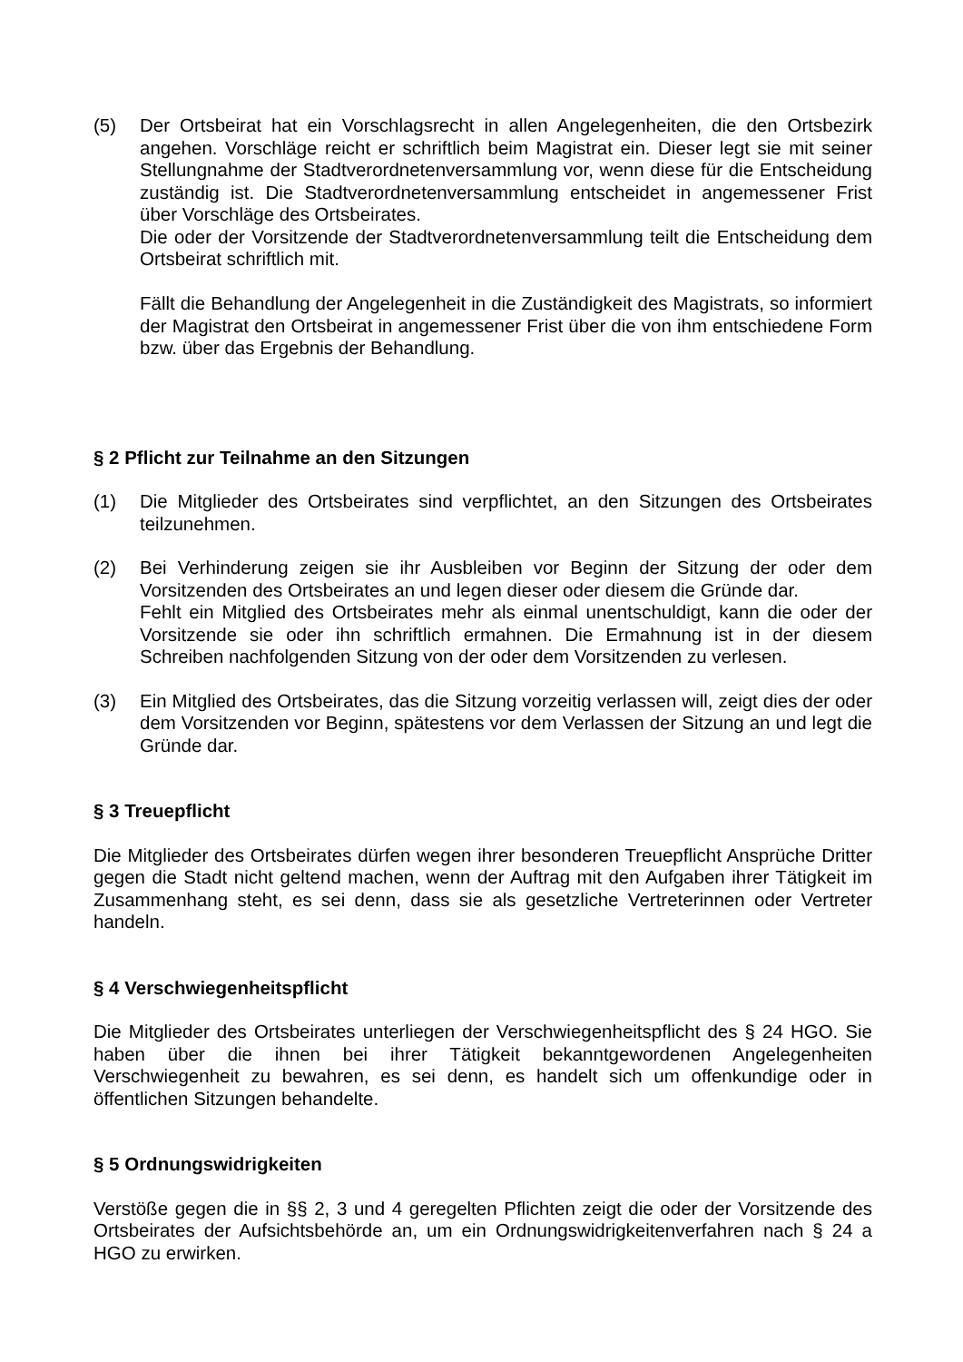(5) Der Ortsbeirat hat ein Vorschlagsrecht in allen Angelegenheiten, die den Ortsbezirk angehen. Vorschläge reicht er schriftlich beim Magistrat ein. Dieser legt sie mit seiner Stellungnahme der Stadtverordnetenversammlung vor, wenn diese für die Entscheidung zuständig ist. Die Stadtverordnetenversammlung entscheidet in angemessener Frist über Vorschläge des Ortsbeirates.
Die oder der Vorsitzende der Stadtverordnetenversammlung teilt die Entscheidung dem Ortsbeirat schriftlich mit.
Fällt die Behandlung der Angelegenheit in die Zuständigkeit des Magistrats, so informiert der Magistrat den Ortsbeirat in angemessener Frist über die von ihm entschiedene Form bzw. über das Ergebnis der Behandlung.
§ 2 Pflicht zur Teilnahme an den Sitzungen
(1) Die Mitglieder des Ortsbeirates sind verpflichtet, an den Sitzungen des Ortsbeirates teilzunehmen.
(2) Bei Verhinderung zeigen sie ihr Ausbleiben vor Beginn der Sitzung der oder dem Vorsitzenden des Ortsbeirates an und legen dieser oder diesem die Gründe dar.
Fehlt ein Mitglied des Ortsbeirates mehr als einmal unentschuldigt, kann die oder der Vorsitzende sie oder ihn schriftlich ermahnen. Die Ermahnung ist in der diesem Schreiben nachfolgenden Sitzung von der oder dem Vorsitzenden zu verlesen.
(3) Ein Mitglied des Ortsbeirates, das die Sitzung vorzeitig verlassen will, zeigt dies der oder dem Vorsitzenden vor Beginn, spätestens vor dem Verlassen der Sitzung an und legt die Gründe dar.
§ 3 Treuepflicht
Die Mitglieder des Ortsbeirates dürfen wegen ihrer besonderen Treuepflicht Ansprüche Dritter gegen die Stadt nicht geltend machen, wenn der Auftrag mit den Aufgaben ihrer Tätigkeit im Zusammenhang steht, es sei denn, dass sie als gesetzliche Vertreterinnen oder Vertreter handeln.
§ 4 Verschwiegenheitspflicht
Die Mitglieder des Ortsbeirates unterliegen der Verschwiegenheitspflicht des § 24 HGO. Sie haben über die ihnen bei ihrer Tätigkeit bekanntgewordenen Angelegenheiten Verschwiegenheit zu bewahren, es sei denn, es handelt sich um offenkundige oder in öffentlichen Sitzungen behandelte.
§ 5 Ordnungswidrigkeiten
Verstöße gegen die in §§ 2, 3 und 4 geregelten Pflichten zeigt die oder der Vorsitzende des Ortsbeirates der Aufsichtsbehörde an, um ein Ordnungswidrigkeitenverfahren nach § 24 a HGO zu erwirken.